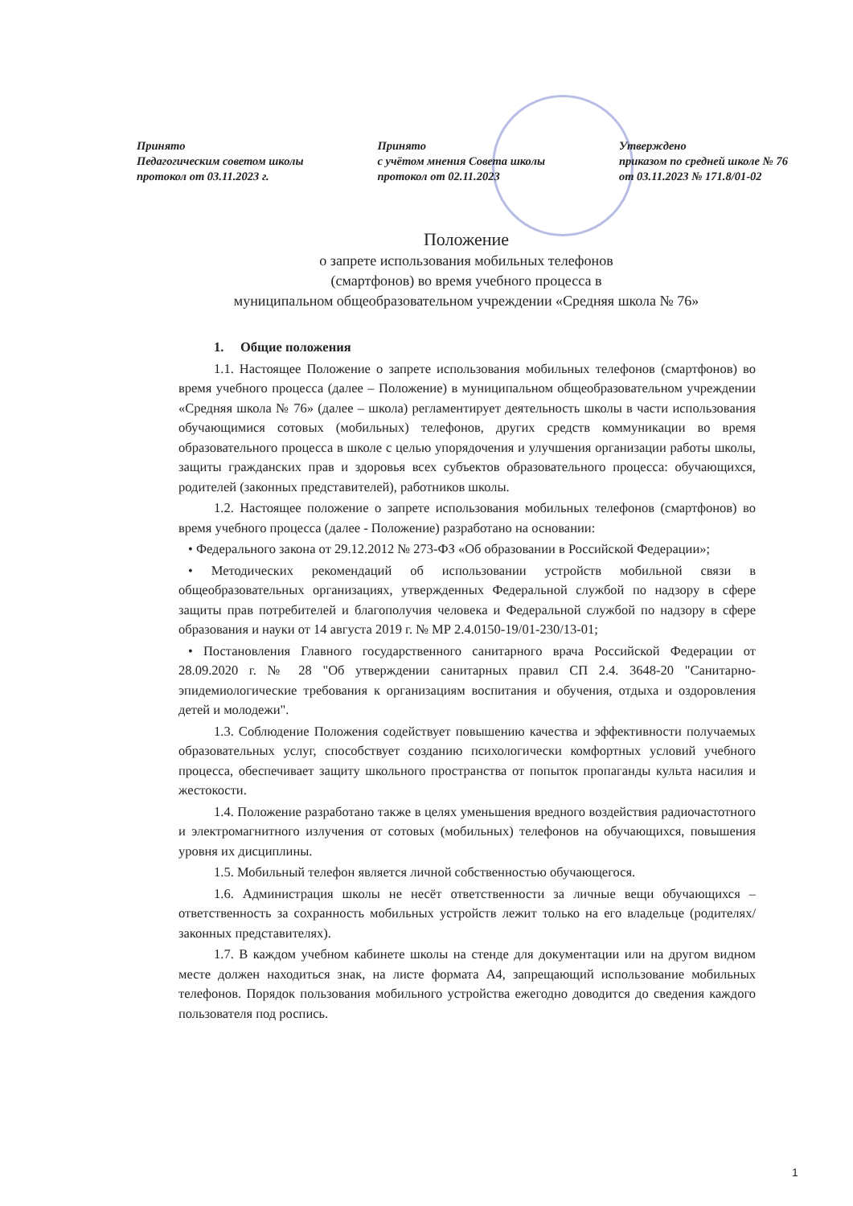Принято
Педагогическим советом школы
протокол от 03.11.2023 г.
Принято
с учётом мнения Совета школы
протокол от 02.11.2023
Утверждено
приказом по средней школе № 76
от 03.11.2023 № 171.8/01-02
Положение
о запрете использования мобильных телефонов
(смартфонов) во время учебного процесса в
муниципальном общеобразовательном учреждении «Средняя школа № 76»
1. Общие положения
1.1. Настоящее Положение о запрете использования мобильных телефонов (смартфонов) во время учебного процесса (далее – Положение) в муниципальном общеобразовательном учреждении «Средняя школа № 76» (далее – школа) регламентирует деятельность школы в части использования обучающимися сотовых (мобильных) телефонов, других средств коммуникации во время образовательного процесса в школе с целью упорядочения и улучшения организации работы школы, защиты гражданских прав и здоровья всех субъектов образовательного процесса: обучающихся, родителей (законных представителей), работников школы.
1.2. Настоящее положение о запрете использования мобильных телефонов (смартфонов) во время учебного процесса (далее - Положение) разработано на основании:
• Федерального закона от 29.12.2012 № 273-ФЗ «Об образовании в Российской Федерации»;
• Методических рекомендаций об использовании устройств мобильной связи в общеобразовательных организациях, утвержденных Федеральной службой по надзору в сфере защиты прав потребителей и благополучия человека и Федеральной службой по надзору в сфере образования и науки от 14 августа 2019 г. № МР 2.4.0150-19/01-230/13-01;
• Постановления Главного государственного санитарного врача Российской Федерации от 28.09.2020 г. № 28 "Об утверждении санитарных правил СП 2.4. 3648-20 "Санитарно-эпидемиологические требования к организациям воспитания и обучения, отдыха и оздоровления детей и молодежи".
1.3. Соблюдение Положения содействует повышению качества и эффективности получаемых образовательных услуг, способствует созданию психологически комфортных условий учебного процесса, обеспечивает защиту школьного пространства от попыток пропаганды культа насилия и жестокости.
1.4. Положение разработано также в целях уменьшения вредного воздействия радиочастотного и электромагнитного излучения от сотовых (мобильных) телефонов на обучающихся, повышения уровня их дисциплины.
1.5. Мобильный телефон является личной собственностью обучающегося.
1.6. Администрация школы не несёт ответственности за личные вещи обучающихся – ответственность за сохранность мобильных устройств лежит только на его владельце (родителях/законных представителях).
1.7. В каждом учебном кабинете школы на стенде для документации или на другом видном месте должен находиться знак, на листе формата А4, запрещающий использование мобильных телефонов. Порядок пользования мобильного устройства ежегодно доводится до сведения каждого пользователя под роспись.
1